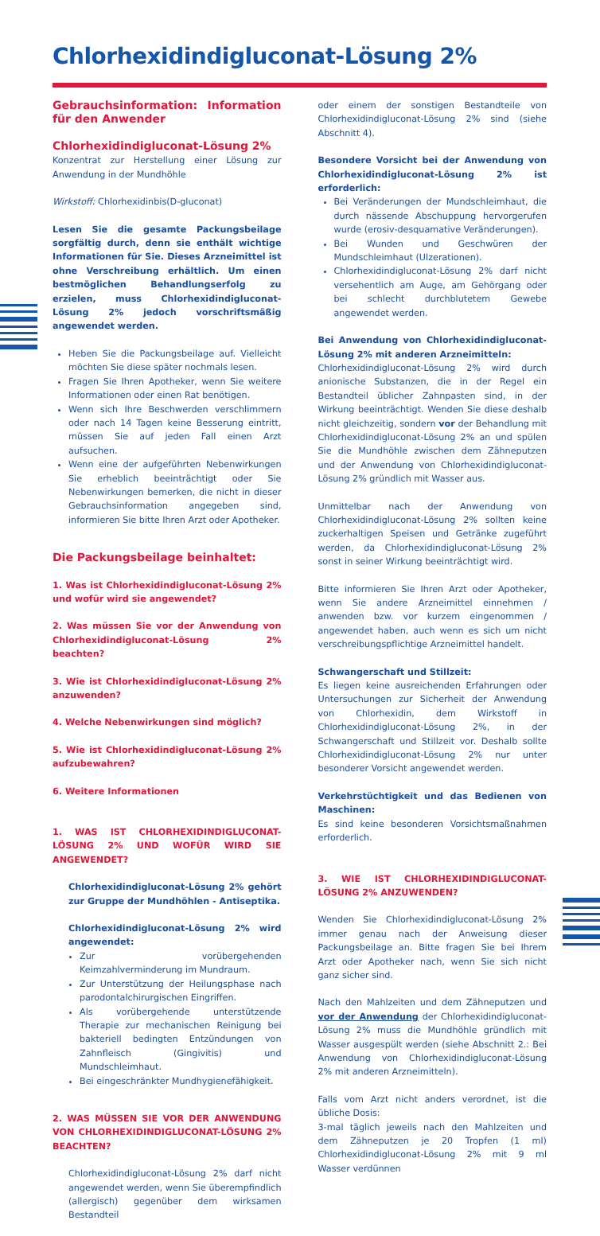Chlorhexidindigluconat-Lösung 2%
Gebrauchsinformation: Information für den Anwender
Chlorhexidindigluconat-Lösung 2%
Konzentrat zur Herstellung einer Lösung zur Anwendung in der Mundhöhle
Wirkstoff: Chlorhexidinbis(D-gluconat)
Lesen Sie die gesamte Packungsbeilage sorgfältig durch, denn sie enthält wichtige Informationen für Sie. Dieses Arzneimittel ist ohne Verschreibung erhältlich. Um einen bestmöglichen Behandlungserfolg zu erzielen, muss Chlorhexidindigluconat-Lösung 2% jedoch vorschriftsmäßig angewendet werden.
Heben Sie die Packungsbeilage auf. Vielleicht möchten Sie diese später nochmals lesen.
Fragen Sie Ihren Apotheker, wenn Sie weitere Informationen oder einen Rat benötigen.
Wenn sich Ihre Beschwerden verschlimmern oder nach 14 Tagen keine Besserung eintritt, müssen Sie auf jeden Fall einen Arzt aufsuchen.
Wenn eine der aufgeführten Nebenwirkungen Sie erheblich beeinträchtigt oder Sie Nebenwirkungen bemerken, die nicht in dieser Gebrauchsinformation angegeben sind, informieren Sie bitte Ihren Arzt oder Apotheker.
Die Packungsbeilage beinhaltet:
1. Was ist Chlorhexidindigluconat-Lösung 2% und wofür wird sie angewendet?
2. Was müssen Sie vor der Anwendung von Chlorhexidindigluconat-Lösung 2% beachten?
3. Wie ist Chlorhexidindigluconat-Lösung 2% anzuwenden?
4. Welche Nebenwirkungen sind möglich?
5. Wie ist Chlorhexidindigluconat-Lösung 2% aufzubewahren?
6. Weitere Informationen
1. WAS IST CHLORHEXIDINDIGLUCONAT-LÖSUNG 2% UND WOFÜR WIRD SIE ANGEWENDET?
Chlorhexidindigluconat-Lösung 2% gehört zur Gruppe der Mundhöhlen - Antiseptika.
Chlorhexidindigluconat-Lösung 2% wird angewendet:
Zur vorübergehenden Keimzahlverminderung im Mundraum.
Zur Unterstützung der Heilungsphase nach parodontalchirurgischen Eingriffen.
Als vorübergehende unterstützende Therapie zur mechanischen Reinigung bei bakteriell bedingten Entzündungen von Zahnfleisch (Gingivitis) und Mundschleimhaut.
Bei eingeschränkter Mundhygienefähigkeit.
2. WAS MÜSSEN SIE VOR DER ANWENDUNG VON CHLORHEXIDINDIGLUCONAT-LÖSUNG 2% BEACHTEN?
Chlorhexidindigluconat-Lösung 2% darf nicht angewendet werden, wenn Sie überempfindlich (allergisch) gegenüber dem wirksamen Bestandteil
oder einem der sonstigen Bestandteile von Chlorhexidindigluconat-Lösung 2% sind (siehe Abschnitt 4).
Besondere Vorsicht bei der Anwendung von Chlorhexidindigluconat-Lösung 2% ist erforderlich:
Bei Veränderungen der Mundschleimhaut, die durch nässende Abschuppung hervorgerufen wurde (erosiv-desquamative Veränderungen).
Bei Wunden und Geschwüren der Mundschleimhaut (Ulzerationen).
Chlorhexidindigluconat-Lösung 2% darf nicht versehentlich am Auge, am Gehörgang oder bei schlecht durchblutetem Gewebe angewendet werden.
Bei Anwendung von Chlorhexidindigluconat-Lösung 2% mit anderen Arzneimitteln:
Chlorhexidindigluconat-Lösung 2% wird durch anionische Substanzen, die in der Regel ein Bestandteil üblicher Zahnpasten sind, in der Wirkung beeinträchtigt. Wenden Sie diese deshalb nicht gleichzeitig, sondern vor der Behandlung mit Chlorhexidindigluconat-Lösung 2% an und spülen Sie die Mundhöhle zwischen dem Zähneputzen und der Anwendung von Chlorhexidindigluconat-Lösung 2% gründlich mit Wasser aus.
Unmittelbar nach der Anwendung von Chlorhexidindigluconat-Lösung 2% sollten keine zuckerhaltigen Speisen und Getränke zugeführt werden, da Chlorhexidindigluconat-Lösung 2% sonst in seiner Wirkung beeinträchtigt wird.
Bitte informieren Sie Ihren Arzt oder Apotheker, wenn Sie andere Arzneimittel einnehmen / anwenden bzw. vor kurzem eingenommen / angewendet haben, auch wenn es sich um nicht verschreibungspflichtige Arzneimittel handelt.
Schwangerschaft und Stillzeit:
Es liegen keine ausreichenden Erfahrungen oder Untersuchungen zur Sicherheit der Anwendung von Chlorhexidin, dem Wirkstoff in Chlorhexidindigluconat-Lösung 2%, in der Schwangerschaft und Stillzeit vor. Deshalb sollte Chlorhexidindigluconat-Lösung 2% nur unter besonderer Vorsicht angewendet werden.
Verkehrstüchtigkeit und das Bedienen von Maschinen:
Es sind keine besonderen Vorsichtsmaßnahmen erforderlich.
3. WIE IST CHLORHEXIDINDIGLUCONAT-LÖSUNG 2% ANZUWENDEN?
Wenden Sie Chlorhexidindigluconat-Lösung 2% immer genau nach der Anweisung dieser Packungsbeilage an. Bitte fragen Sie bei Ihrem Arzt oder Apotheker nach, wenn Sie sich nicht ganz sicher sind.
Nach den Mahlzeiten und dem Zähneputzen und vor der Anwendung der Chlorhexidindigluconat-Lösung 2% muss die Mundhöhle gründlich mit Wasser ausgespült werden (siehe Abschnitt 2.: Bei Anwendung von Chlorhexidindigluconat-Lösung 2% mit anderen Arzneimitteln).
Falls vom Arzt nicht anders verordnet, ist die übliche Dosis:
3-mal täglich jeweils nach den Mahlzeiten und dem Zähneputzen je 20 Tropfen (1 ml) Chlorhexidindigluconat-Lösung 2% mit 9 ml Wasser verdünnen